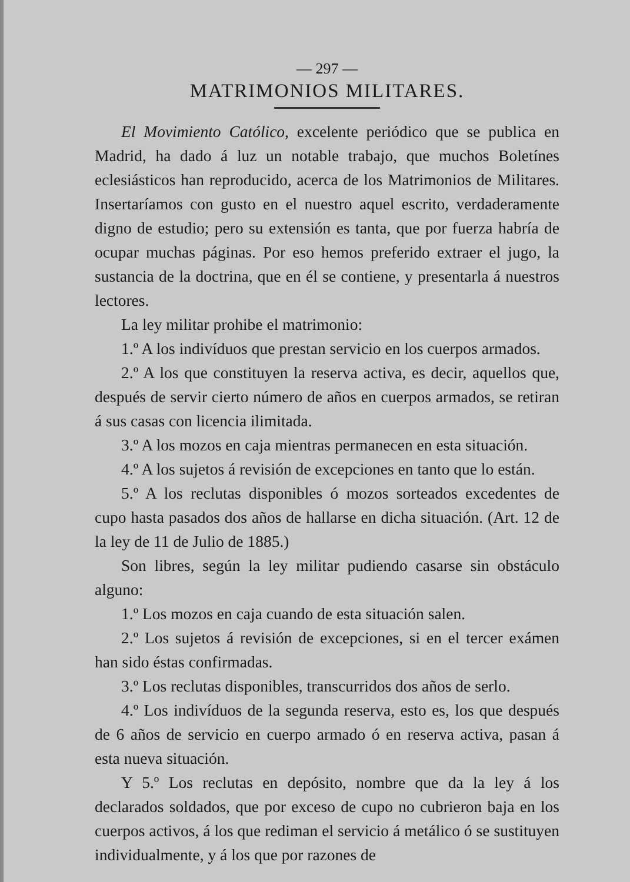— 297 —
MATRIMONIOS MILITARES.
El Movimiento Católico, excelente periódico que se publica en Madrid, ha dado á luz un notable trabajo, que muchos Boletínes eclesiásticos han reproducido, acerca de los Matrimonios de Militares. Insertaríamos con gusto en el nuestro aquel escrito, verdaderamente digno de estudio; pero su extensión es tanta, que por fuerza habría de ocupar muchas páginas. Por eso hemos preferido extraer el jugo, la sustancia de la doctrina, que en él se contiene, y presentarla á nuestros lectores.
La ley militar prohibe el matrimonio:
1.º A los indivíduos que prestan servicio en los cuerpos armados.
2.º A los que constituyen la reserva activa, es decir, aquellos que, después de servir cierto número de años en cuerpos armados, se retiran á sus casas con licencia ilimitada.
3.º A los mozos en caja mientras permanecen en esta situación.
4.º A los sujetos á revisión de excepciones en tanto que lo están.
5.º A los reclutas disponibles ó mozos sorteados excedentes de cupo hasta pasados dos años de hallarse en dicha situación. (Art. 12 de la ley de 11 de Julio de 1885.)
Son libres, según la ley militar pudiendo casarse sin obstáculo alguno:
1.º Los mozos en caja cuando de esta situación salen.
2.º Los sujetos á revisión de excepciones, si en el tercer exámen han sido éstas confirmadas.
3.º Los reclutas disponibles, transcurridos dos años de serlo.
4.º Los indivíduos de la segunda reserva, esto es, los que después de 6 años de servicio en cuerpo armado ó en reserva activa, pasan á esta nueva situación.
Y 5.º Los reclutas en depósito, nombre que da la ley á los declarados soldados, que por exceso de cupo no cubrieron baja en los cuerpos activos, á los que rediman el servicio á metálico ó se sustituyen individualmente, y á los que por razones de